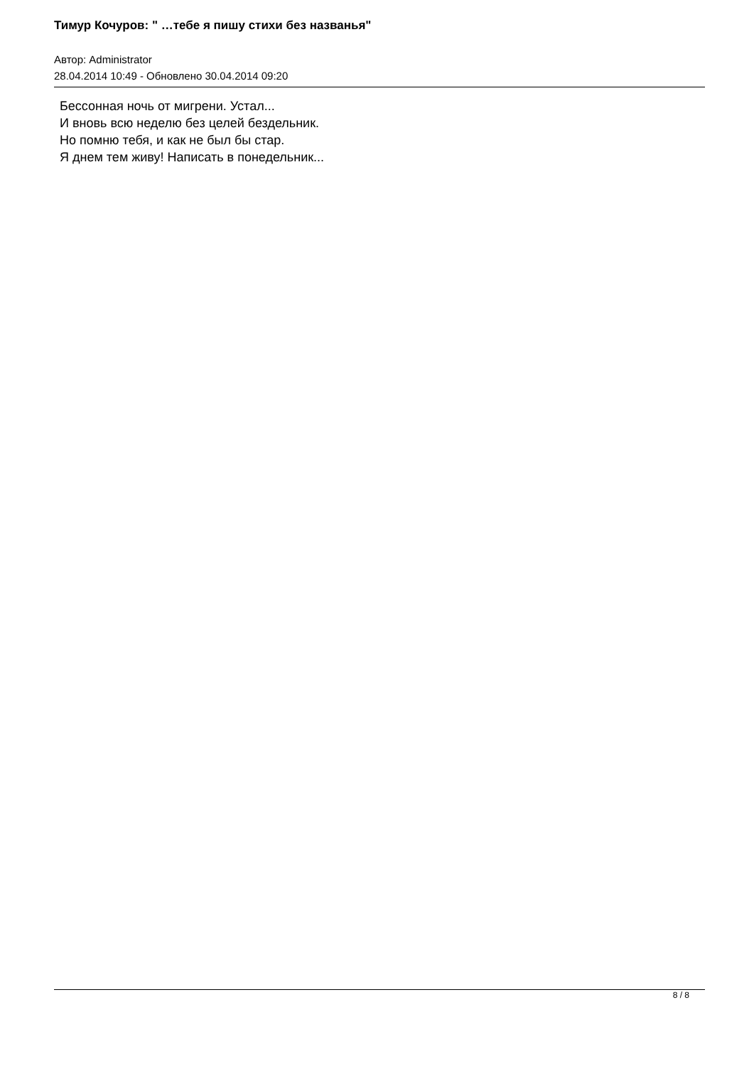Тимур Кочуров: " …тебе я пишу стихи без названья"
Автор: Administrator
28.04.2014 10:49 - Обновлено 30.04.2014 09:20
Бессонная ночь от мигрени. Устал...
И вновь всю неделю без целей бездельник.
Но помню тебя, и как не был бы стар.
Я днем тем живу! Написать в понедельник...
8 / 8